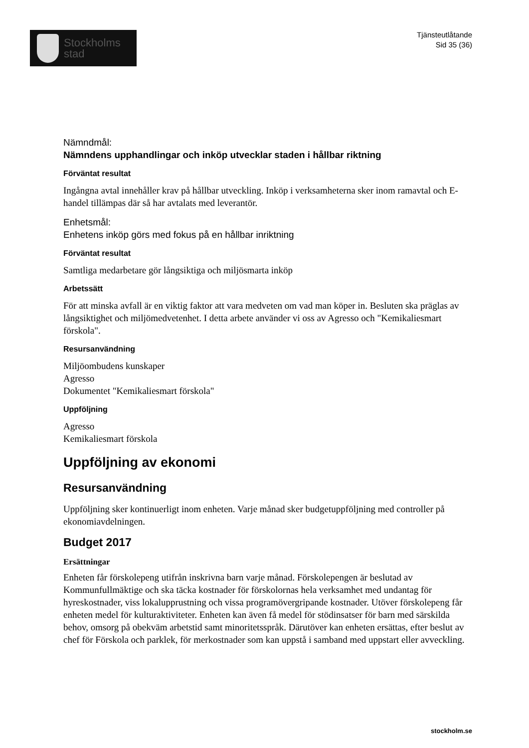Stockholms
stad
Tjänsteutlåtande
Sid 35 (36)
Nämndmål:
Nämndens upphandlingar och inköp utvecklar staden i hållbar riktning
Förväntat resultat
Ingångna avtal innehåller krav på hållbar utveckling. Inköp i verksamheterna sker inom ramavtal och E-handel tillämpas där så har avtalats med leverantör.
Enhetsmål:
Enhetens inköp görs med fokus på en hållbar inriktning
Förväntat resultat
Samtliga medarbetare gör långsiktiga och miljösmarta inköp
Arbetssätt
För att minska avfall är en viktig faktor att vara medveten om vad man köper in. Besluten ska präglas av långsiktighet och miljömedvetenhet. I detta arbete använder vi oss av Agresso och "Kemikaliesmart förskola".
Resursanvändning
Miljöombudens kunskaper
Agresso
Dokumentet "Kemikaliesmart förskola"
Uppföljning
Agresso
Kemikaliesmart förskola
Uppföljning av ekonomi
Resursanvändning
Uppföljning sker kontinuerligt inom enheten. Varje månad sker budgetuppföljning med controller på ekonomiavdelningen.
Budget 2017
Ersättningar
Enheten får förskolepeng utifrån inskrivna barn varje månad. Förskolepengen är beslutad av Kommunfullmäktige och ska täcka kostnader för förskolornas hela verksamhet med undantag för hyreskostnader, viss lokalupprustning och vissa programövergripande kostnader. Utöver förskolepeng får enheten medel för kulturaktiviteter. Enheten kan även få medel för stödinsatser för barn med särskilda behov, omsorg på obekväm arbetstid samt minoritetsspråk. Därutöver kan enheten ersättas, efter beslut av chef för Förskola och parklek, för merkostnader som kan uppstå i samband med uppstart eller avveckling.
stockholm.se